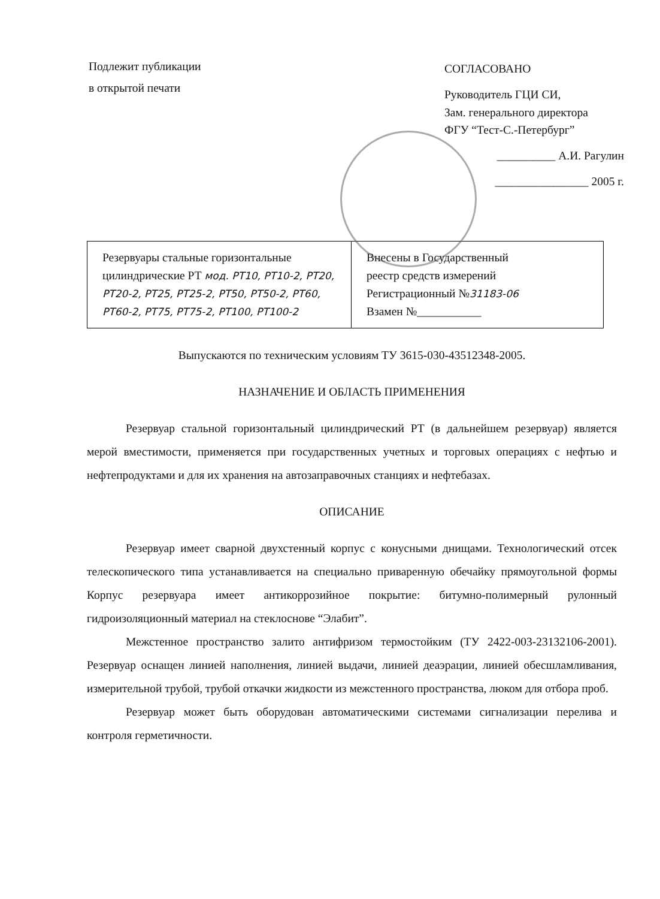Подлежит публикации
в открытой печати
СОГЛАСОВАНО
Руководитель ГЦИ СИ,
Зам. генерального директора
ФГУ “Тест-С.-Петербург”
__________ А.И. Рагулин
________________ 2005 г.
| Резервуары стальные горизонтальные цилиндрические РТ мод. РТ10, РТ10-2, РТ20, РТ20-2, РТ25, РТ25-2, РТ50, РТ50-2, РТ60, РТ60-2, РТ75, РТ75-2, РТ100, РТ100-2 | Внесены в Государственный реестр средств измерений Регистрационный № 31183-06 Взамен №___________ |
Выпускаются по техническим условиям ТУ 3615-030-43512348-2005.
НАЗНАЧЕНИЕ И ОБЛАСТЬ ПРИМЕНЕНИЯ
Резервуар стальной горизонтальный цилиндрический РТ (в дальнейшем резервуар) является мерой вместимости, применяется при государственных учетных и торговых операциях с нефтью и нефтепродуктами и для их хранения на автозаправочных станциях и нефтебазах.
ОПИСАНИЕ
Резервуар имеет сварной двухстенный корпус с конусными днищами. Технологический отсек телескопического типа устанавливается на специально приваренную обечайку прямоугольной формы Корпус резервуара имеет антикоррозийное покрытие: битумно-полимерный рулонный гидроизоляционный материал на стеклоснове “Элабит”.
Межстенное пространство залито антифризом термостойким (ТУ 2422-003-23132106-2001). Резервуар оснащен линией наполнения, линией выдачи, линией деаэрации, линией обесшламливания, измерительной трубой, трубой откачки жидкости из межстенного пространства, люком для отбора проб.
Резервуар может быть оборудован автоматическими системами сигнализации перелива и контроля герметичности.